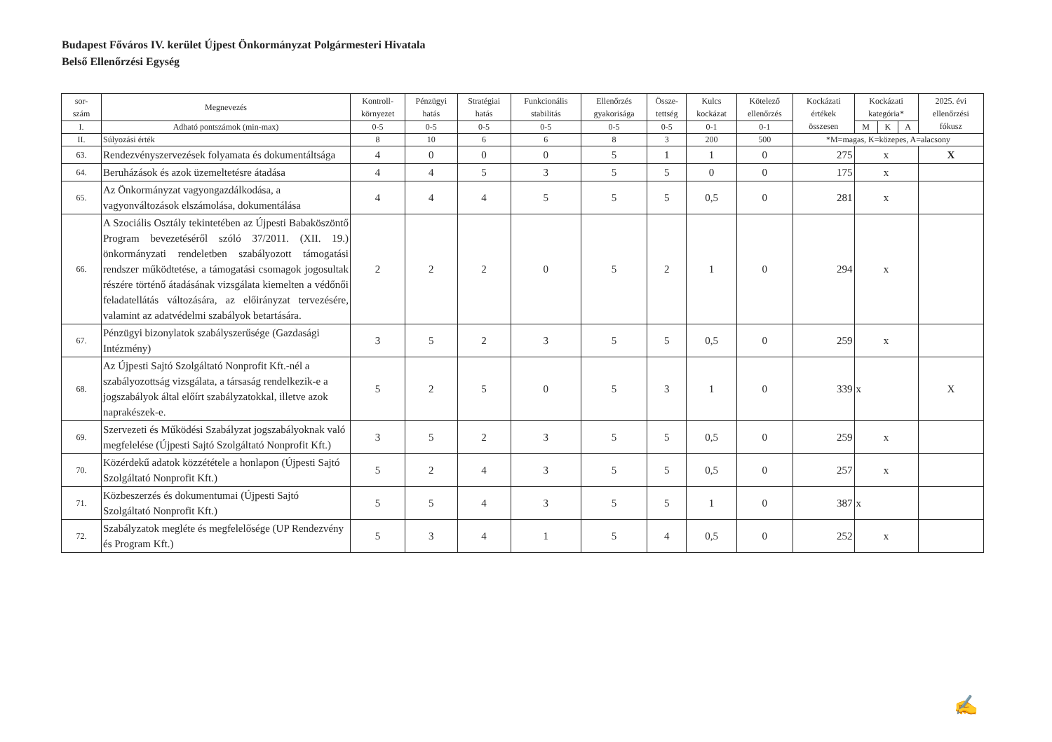Budapest Főváros IV. kerület Újpest Önkormányzat Polgármesteri Hivatala
Belső Ellenőrzési Egység
| sor- szám | Megnevezés | Kontroll- környezet | Pénzügyi hatás | Stratégiai hatás | Funkcionális stabilitás | Ellenőrzés gyakorisága | Össze- tettség | Kulcs kockázat | Kötelező ellenőrzés | Kockázati értékek összesen | Kockázati kategória* | | | 2025. évi ellenőrzési fókusz |
| --- | --- | --- | --- | --- | --- | --- | --- | --- | --- | --- | --- | --- | --- | --- |
| I. | Adható pontszámok (min-max) | 0-5 | 0-5 | 0-5 | 0-5 | 0-5 | 0-5 | 0-1 | 0-1 | | M | K | A | |
| II. | Súlyozási érték | 8 | 10 | 6 | 6 | 8 | 3 | 200 | 500 | *M=magas, K=közepes, A=alacsony | | | | |
| 63. | Rendezvényszervezések folyamata és dokumentáltsága | 4 | 0 | 0 | 0 | 5 | 1 | 1 | 0 | 275 | x | | | X |
| 64. | Beruházások és azok üzemeltetésre átadása | 4 | 4 | 5 | 3 | 5 | 5 | 0 | 0 | 175 | x | | | |
| 65. | Az Önkormányzat vagyongazdálkodása, a vagyonváltozások elszámolása, dokumentálása | 4 | 4 | 4 | 5 | 5 | 5 | 0,5 | 0 | 281 | x | | | |
| 66. | A Szociális Osztály tekintetében az Újpesti Babaköszöntő Program bevezetéséről szóló 37/2011. (XII. 19.) önkormányzati rendeletben szabályozott támogatási rendszer működtetése, a támogatási csomagok jogosultak részére történő átadásának vizsgálata kiemelten a védőnői feladatellátás változására, az előirányzat tervezésére, valamint az adatvédelmi szabályok betartására. | 2 | 2 | 2 | 0 | 5 | 2 | 1 | 0 | 294 | x | | | |
| 67. | Pénzügyi bizonylatok szabályszerűsége (Gazdasági Intézmény) | 3 | 5 | 2 | 3 | 5 | 5 | 0,5 | 0 | 259 | x | | | |
| 68. | Az Újpesti Sajtó Szolgáltató Nonprofit Kft.-nél a szabályozottság vizsgálata, a társaság rendelkezik-e a jogszabályok által előírt szabályzatokkal, illetve azok naprakészek-e. | 5 | 2 | 5 | 0 | 5 | 3 | 1 | 0 | 339 | x | | | X |
| 69. | Szervezeti és Működési Szabályzat jogszabályoknak való megfelelése (Újpesti Sajtó Szolgáltató Nonprofit Kft.) | 3 | 5 | 2 | 3 | 5 | 5 | 0,5 | 0 | 259 | x | | | |
| 70. | Közérdekű adatok közzététele a honlapon (Újpesti Sajtó Szolgáltató Nonprofit Kft.) | 5 | 2 | 4 | 3 | 5 | 5 | 0,5 | 0 | 257 | x | | | |
| 71. | Közbeszerzés és dokumentumai (Újpesti Sajtó Szolgáltató Nonprofit Kft.) | 5 | 5 | 4 | 3 | 5 | 5 | 1 | 0 | 387 | x | | | |
| 72. | Szabályzatok megléte és megfelelősége (UP Rendezvény és Program Kft.) | 5 | 3 | 4 | 1 | 5 | 4 | 0,5 | 0 | 252 | x | | | |
✍